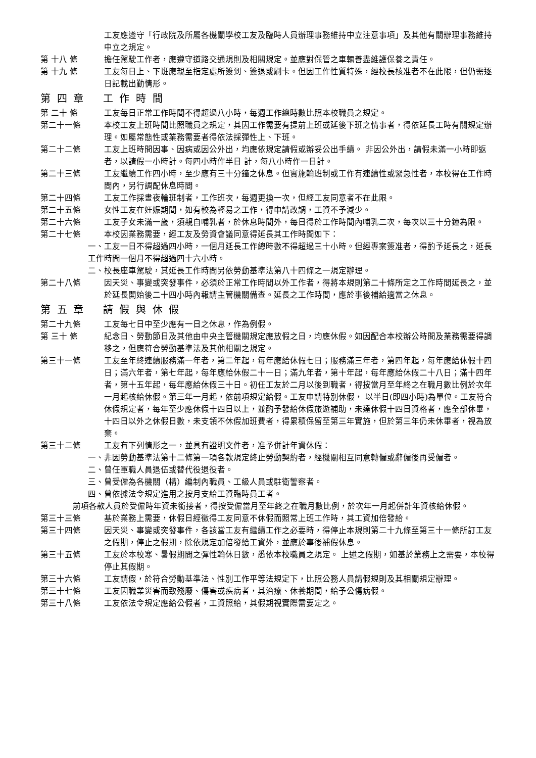工友應遵守「行政院及所屬各機關學校工友及臨時人員辦理事務維持中立注意事項」及其他有關辦理事務維持中立之規定。
第 十八 條
擔任駕駛工作者，應遵守道路交通規則及相關規定。並應對保管之車輛善盡維護保養之責任。
第 十九 條
工友每日上、下班應親至指定處所簽到、簽退或刷卡。但因工作性質特殊，經校長核准者不在此限，但仍需逐日記載出勤情形。
第 四 章 工 作 時 間
第 二十 條
工友每日正常工作時間不得超過八小時，每週工作總時數比照本校職員之規定。
第二十一條
本校工友上班時間比照職員之規定，其因工作需要有提前上班或延後下班之情事者，得依延長工時有關規定辦理。如屬常態性或業務需要者得依法採彈性上、下班。
第二十二條
工友上班時間因事、因病或因公外出，均應依規定請假或辦妥公出手續。 非因公外出，請假未滿一小時即返者，以請假一小時計。每四小時作半日 計，每八小時作一日計。
第二十三條
工友繼續工作四小時，至少應有三十分鐘之休息。但實施輪班制或工作有連續性或緊急性者，本校得在工作時間內，另行調配休息時間。
第二十四條
工友工作採晝夜輪班制者，工作班次，每週更換一次，但經工友同意者不在此限。
第二十五條
女性工友在妊娠期間，如有較為輕易之工作，得申請改調，工資不予減少。
第二十六條
工友子女未滿一歲，須親自哺乳者，於休息時間外，每日得於工作時間內哺乳二次，每次以三十分鐘為限。
第二十七條
本校因業務需要，經工友及勞資會議同意得延長其工作時間如下：
一、工友一日不得超過四小時，一個月延長工作總時數不得超過三十小時。但經專案簽准者，得酌予延長之，延長工作時間一個月不得超過四十六小時。
二、校長座車駕駛，其延長工作時間另依勞動基準法第八十四條之一規定辦理。
第二十八條
因天災、事變或突發事件，必須於正常工作時間以外工作者，得將本規則第二十條所定之工作時間延長之，並於延長開始後二十四小時內報請主管機關備查。延長之工作時間，應於事後補給適當之休息。
第 五 章 請 假 與 休 假
第二十九條
工友每七日中至少應有一日之休息，作為例假。
第 三十 條
紀念日、勞動節日及其他由中央主管機關規定應放假之日，均應休假。如因配合本校辦公時間及業務需要得調移之，但應符合勞動基準法及其他相關之規定。
第三十一條
工友至年終連續服務滿一年者，第二年起，每年應給休假七日；服務滿三年者，第四年起，每年應給休假十四日；滿六年者，第七年起，每年應給休假二十一日；滿九年者，第十年起，每年應給休假二十八日；滿十四年者，第十五年起，每年應給休假三十日。初任工友於二月以後到職者，得按當月至年終之在職月數比例於次年一月起核給休假。第三年一月起，依前項規定給假。工友申請特別休假， 以半日(即四小時)為單位。工友符合休假規定者，每年至少應休假十四日以上，並酌予發給休假旅遊補助，未達休假十四日資格者，應全部休畢，十四日以外之休假日數，未支領不休假加班費者，得累積保留至第三年實施，但於第三年仍未休畢者，視為放棄。
第三十二條
工友有下列情形之一，並具有證明文件者，准予併計年資休假：
一、非因勞動基準法第十二條第一項各款規定終止勞動契約者，經機關相互同意轉僱或辭僱後再受僱者。
二、曾任軍職人員退伍或替代役退役者。
三、曾受僱為各機關（構）編制內職員、工級人員或駐衛警察者。
四、曾依據法令規定進用之按月支給工資臨時員工者。
前項各款人員於受僱時年資未銜接者，得按受僱當月至年終之在職月數比例，於次年一月起併計年資核給休假。
第三十三條
基於業務上需要，休假日經徵得工友同意不休假而照常上班工作時，其工資加倍發給。
第三十四條
因天災、事變或突發事件，各該當工友有繼續工作之必要時，得停止本規則第二十九條至第三十一條所訂工友之假期，停止之假期，除依規定加倍發給工資外，並應於事後補假休息。
第三十五條
工友於本校寒、暑假期間之彈性輪休日數，悉依本校職員之規定。 上述之假期，如基於業務上之需要，本校得停止其假期。
第三十六條
工友請假，於符合勞動基準法、性別工作平等法規定下，比照公務人員請假規則及其相關規定辦理。
第三十七條
工友因職業災害而致殘廢、傷害或疾病者，其治療、休養期間，給予公傷病假。
第三十八條
工友依法令規定應給公假者，工資照給，其假期視實際需要定之。